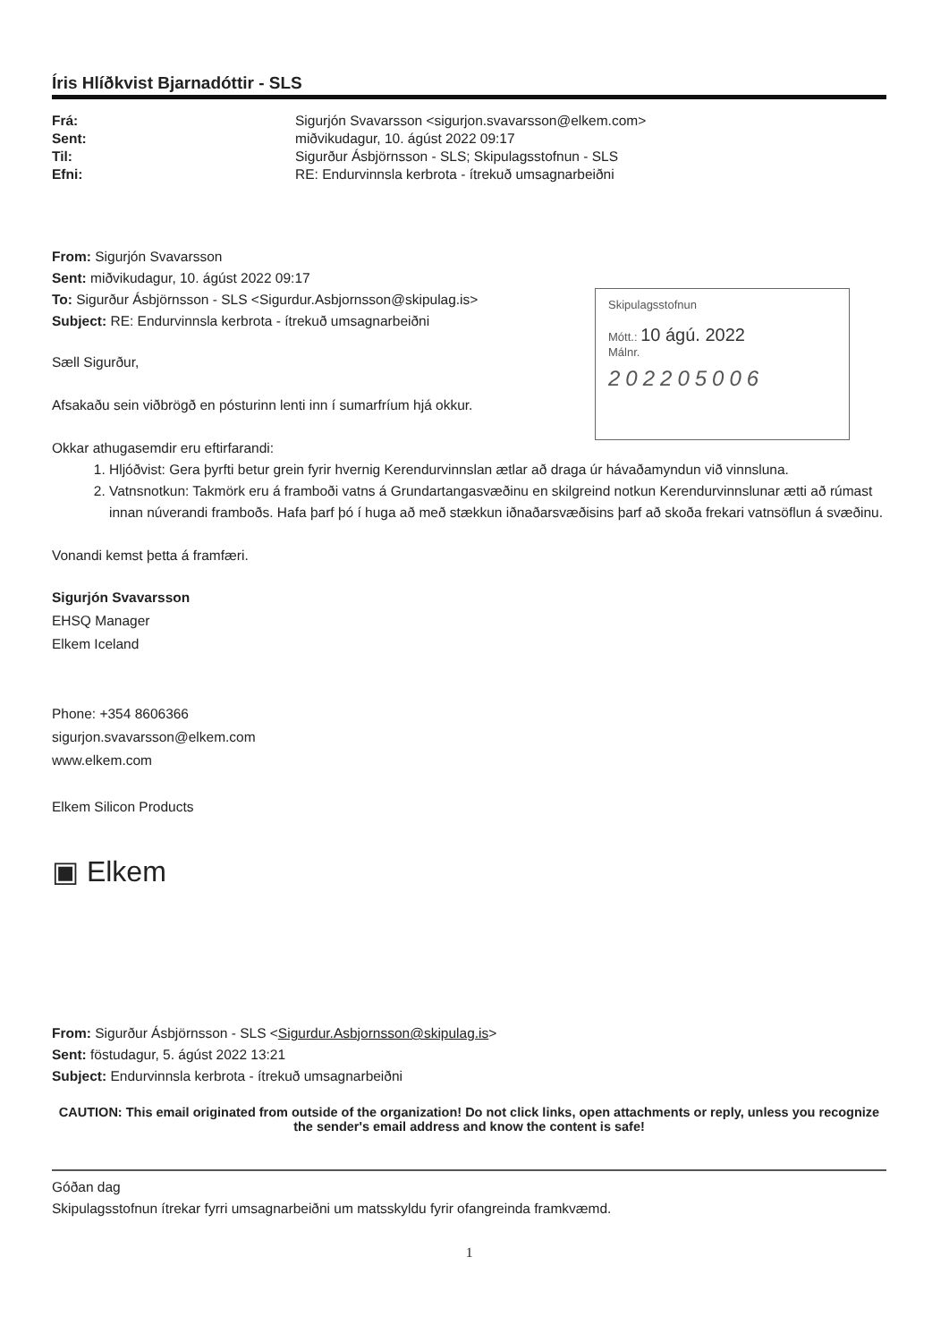Íris Hlíðkvist Bjarnadóttir - SLS
| Frá: | Sigurjón Svavarsson <sigurjon.svavarsson@elkem.com> |
| Sent: | miðvikudagur, 10. ágúst 2022 09:17 |
| Til: | Sigurður Ásbjörnsson - SLS; Skipulagsstofnun - SLS |
| Efni: | RE: Endurvinnsla kerbrota - ítrekuð umsagnarbeiðni |
From: Sigurjón Svavarsson
Sent: miðvikudagur, 10. ágúst 2022 09:17
To: Sigurður Ásbjörnsson - SLS <Sigurdur.Asbjornsson@skipulag.is>
Subject: RE: Endurvinnsla kerbrota - ítrekuð umsagnarbeiðni
Skipulagsstofnun
Mótt.: 10 ágú. 2022
Málnr.
20220500​6
Sæll Sigurður,
Afsakaðu sein viðbrögð en pósturinn lenti inn í sumarfríum hjá okkur.
Okkar athugasemdir eru eftirfarandi:
1. Hljóðvist: Gera þyrfti betur grein fyrir hvernig Kerendurvinnslan ætlar að draga úr hávaðamyndun við vinnsluna.
2. Vatnsnotkun: Takmörk eru á framboði vatns á Grundartangasvæðinu en skilgreind notkun Kerendurvinnslunar ætti að rúmast innan núverandi framboðs. Hafa þarf þó í huga að með stækkun iðnaðarsvæðisins þarf að skoða frekari vatnsöflun á svæðinu.
Vonandi kemst þetta á framfæri.
Sigurjón Svavarsson
EHSQ Manager
Elkem Iceland
Phone: +354 8606366
sigurjon.svavarsson@elkem.com
www.elkem.com
Elkem Silicon Products
▣ Elkem
From: Sigurður Ásbjörnsson - SLS <Sigurdur.Asbjornsson@skipulag.is>
Sent: föstudagur, 5. ágúst 2022 13:21
Subject: Endurvinnsla kerbrota - ítrekuð umsagnarbeiðni
CAUTION: This email originated from outside of the organization! Do not click links, open attachments or reply, unless you recognize the sender's email address and know the content is safe!
Góðan dag
Skipulagsstofnun ítrekar fyrri umsagnarbeiðni um matsskyldu fyrir ofangreinda framkvæmd.
1